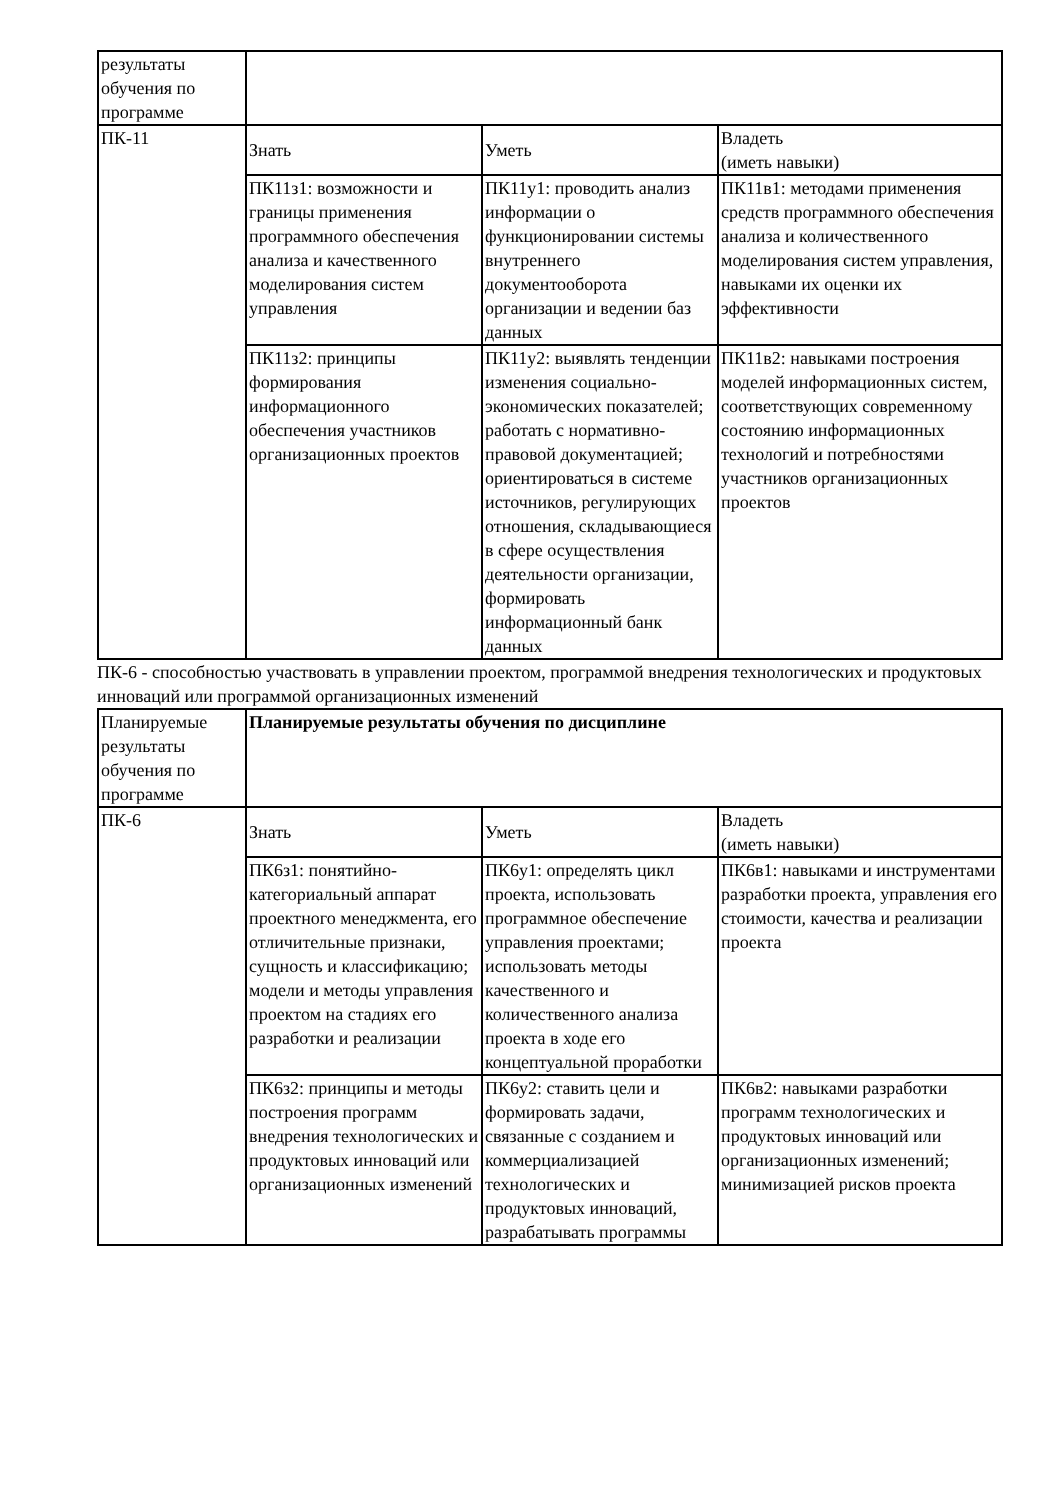| результаты обучения по программе | | | |
| ПК-11 | Знать | Уметь | Владеть (иметь навыки) |
| | ПК11з1: возможности и границы применения программного обеспечения анализа и качественного моделирования систем управления | ПК11у1: проводить анализ информации о функционировании системы внутреннего документооборота организации и ведении баз данных | ПК11в1: методами применения средств программного обеспечения анализа и количественного моделирования систем управления, навыками их оценки их эффективности |
| | ПК11з2: принципы формирования информационного обеспечения участников организационных проектов | ПК11у2: выявлять тенденции изменения социально-экономических показателей; работать с нормативно-правовой документацией; ориентироваться в системе источников, регулирующих отношения, складывающиеся в сфере осуществления деятельности организации, формировать информационный банк данных | ПК11в2: навыками построения моделей информационных систем, соответствующих современному состоянию информационных технологий и потребностями участников организационных проектов |
ПК-6 - способностью участвовать в управлении проектом, программой внедрения технологических и продуктовых инноваций или программой организационных изменений
| Планируемые результаты обучения по программе | Планируемые результаты обучения по дисциплине | | |
| ПК-6 | Знать | Уметь | Владеть (иметь навыки) |
| | ПК6з1: понятийно-категориальный аппарат проектного менеджмента, его отличительные признаки, сущность и классификацию; модели и методы управления проектом на стадиях его разработки и реализации | ПК6у1: определять цикл проекта, использовать программное обеспечение управления проектами; использовать методы качественного и количественного анализа проекта в ходе его концептуальной проработки | ПК6в1: навыками и инструментами разработки проекта, управления его стоимости, качества и реализации проекта |
| | ПК6з2: принципы и методы построения программ внедрения технологических и продуктовых инноваций или организационных изменений | ПК6у2: ставить цели и формировать задачи, связанные с созданием и коммерциализацией технологических и продуктовых инноваций, разрабатывать программы | ПК6в2: навыками разработки программ технологических и продуктовых инноваций или организационных изменений; минимизацией рисков проекта |